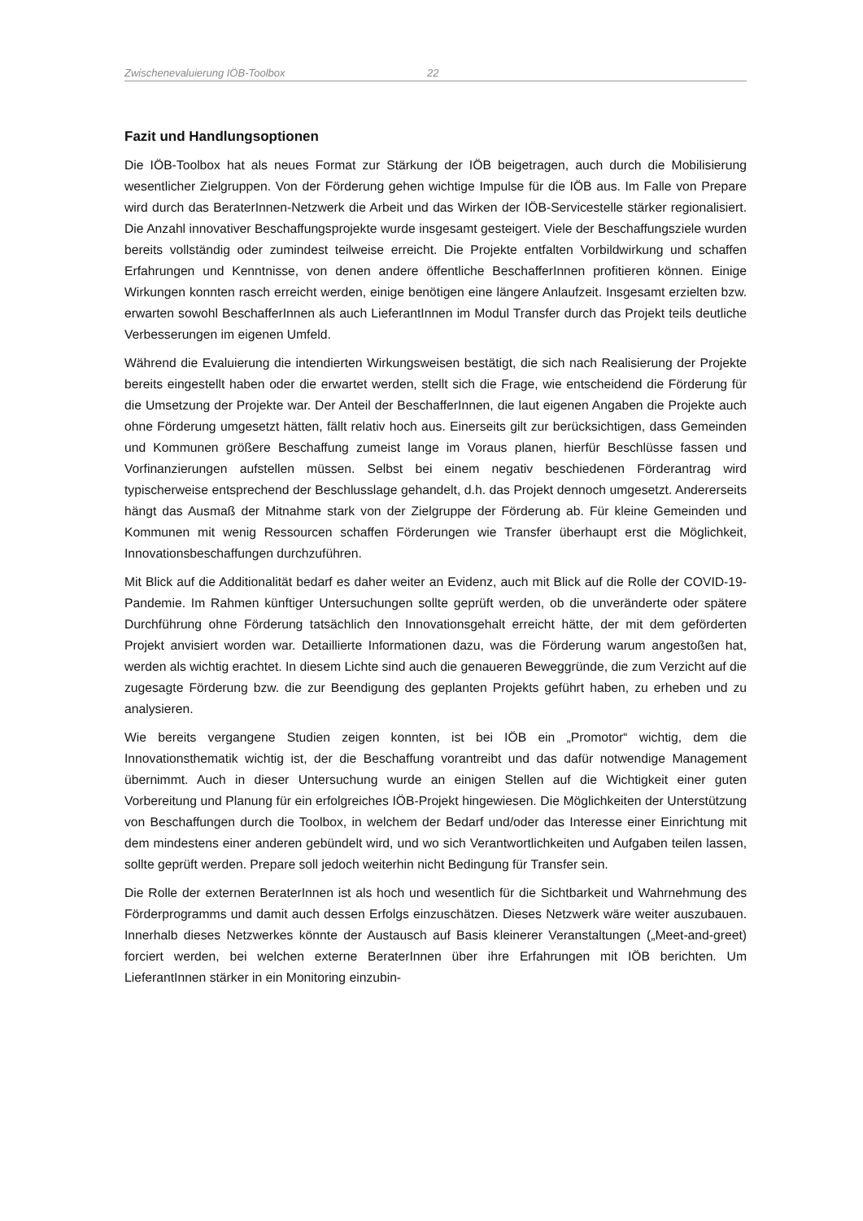Zwischenevaluierung IÖB-Toolbox 22
Fazit und Handlungsoptionen
Die IÖB-Toolbox hat als neues Format zur Stärkung der IÖB beigetragen, auch durch die Mobilisierung wesentlicher Zielgruppen. Von der Förderung gehen wichtige Impulse für die IÖB aus. Im Falle von Prepare wird durch das BeraterInnen-Netzwerk die Arbeit und das Wirken der IÖB-Servicestelle stärker regionalisiert. Die Anzahl innovativer Beschaffungsprojekte wurde insgesamt gesteigert. Viele der Beschaffungsziele wurden bereits vollständig oder zumindest teilweise erreicht. Die Projekte entfalten Vorbildwirkung und schaffen Erfahrungen und Kenntnisse, von denen andere öffentliche BeschafferInnen profitieren können. Einige Wirkungen konnten rasch erreicht werden, einige benötigen eine längere Anlaufzeit. Insgesamt erzielten bzw. erwarten sowohl BeschafferInnen als auch LieferantInnen im Modul Transfer durch das Projekt teils deutliche Verbesserungen im eigenen Umfeld.
Während die Evaluierung die intendierten Wirkungsweisen bestätigt, die sich nach Realisierung der Projekte bereits eingestellt haben oder die erwartet werden, stellt sich die Frage, wie entscheidend die Förderung für die Umsetzung der Projekte war. Der Anteil der BeschafferInnen, die laut eigenen Angaben die Projekte auch ohne Förderung umgesetzt hätten, fällt relativ hoch aus. Einerseits gilt zur berücksichtigen, dass Gemeinden und Kommunen größere Beschaffung zumeist lange im Voraus planen, hierfür Beschlüsse fassen und Vorfinanzierungen aufstellen müssen. Selbst bei einem negativ beschiedenen Förderantrag wird typischerweise entsprechend der Beschlusslage gehandelt, d.h. das Projekt dennoch umgesetzt. Andererseits hängt das Ausmaß der Mitnahme stark von der Zielgruppe der Förderung ab. Für kleine Gemeinden und Kommunen mit wenig Ressourcen schaffen Förderungen wie Transfer überhaupt erst die Möglichkeit, Innovationsbeschaffungen durchzuführen.
Mit Blick auf die Additionalität bedarf es daher weiter an Evidenz, auch mit Blick auf die Rolle der COVID-19-Pandemie. Im Rahmen künftiger Untersuchungen sollte geprüft werden, ob die unveränderte oder spätere Durchführung ohne Förderung tatsächlich den Innovationsgehalt erreicht hätte, der mit dem geförderten Projekt anvisiert worden war. Detaillierte Informationen dazu, was die Förderung warum angestoßen hat, werden als wichtig erachtet. In diesem Lichte sind auch die genaueren Beweggründe, die zum Verzicht auf die zugesagte Förderung bzw. die zur Beendigung des geplanten Projekts geführt haben, zu erheben und zu analysieren.
Wie bereits vergangene Studien zeigen konnten, ist bei IÖB ein „Promotor“ wichtig, dem die Innovationsthematik wichtig ist, der die Beschaffung vorantreibt und das dafür notwendige Management übernimmt. Auch in dieser Untersuchung wurde an einigen Stellen auf die Wichtigkeit einer guten Vorbereitung und Planung für ein erfolgreiches IÖB-Projekt hingewiesen. Die Möglichkeiten der Unterstützung von Beschaffungen durch die Toolbox, in welchem der Bedarf und/oder das Interesse einer Einrichtung mit dem mindestens einer anderen gebündelt wird, und wo sich Verantwortlichkeiten und Aufgaben teilen lassen, sollte geprüft werden. Prepare soll jedoch weiterhin nicht Bedingung für Transfer sein.
Die Rolle der externen BeraterInnen ist als hoch und wesentlich für die Sichtbarkeit und Wahrnehmung des Förderprogramms und damit auch dessen Erfolgs einzuschätzen. Dieses Netzwerk wäre weiter auszubauen. Innerhalb dieses Netzwerkes könnte der Austausch auf Basis kleinerer Veranstaltungen („Meet-and-greet) forciert werden, bei welchen externe BeraterInnen über ihre Erfahrungen mit IÖB berichten. Um LieferantInnen stärker in ein Monitoring einzubin-